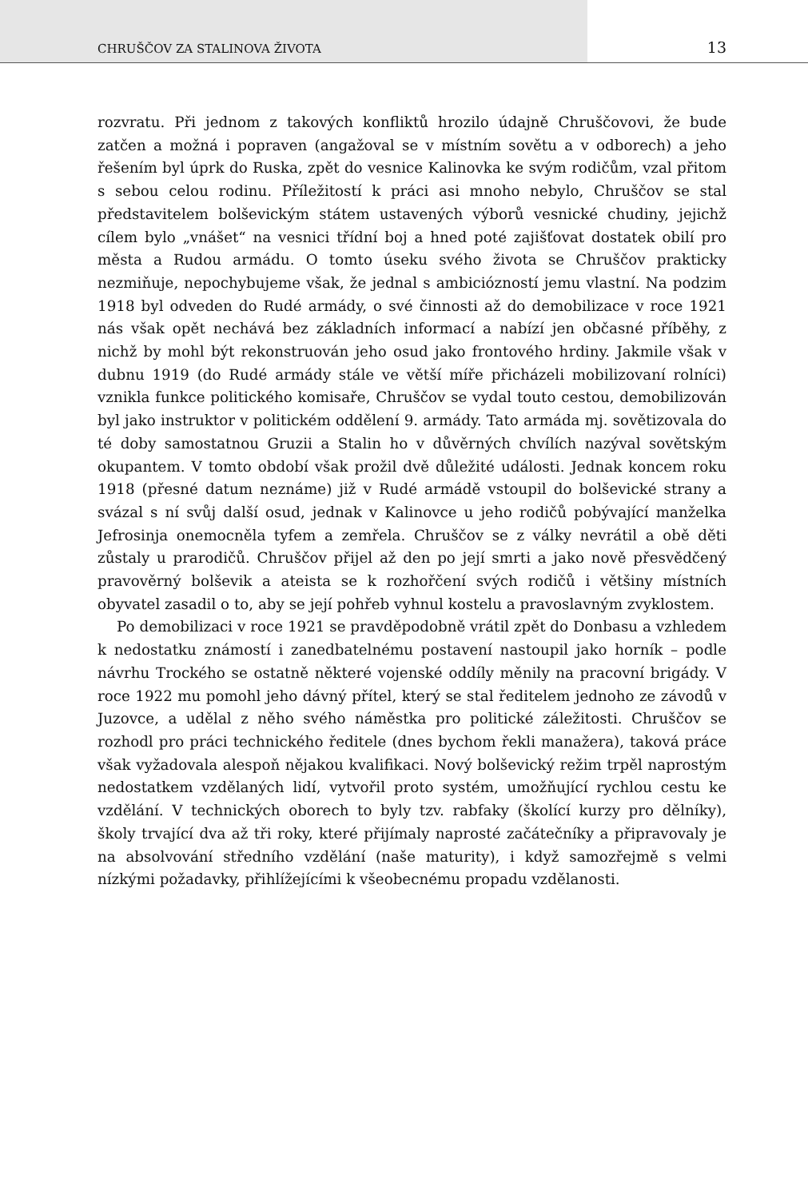CHRUŠČOV ZA STALINOVA ŽIVOTA 13
rozvratu. Při jednom z takových konfliktů hrozilo údajně Chruščovovi, že bude zatčen a možná i popraven (angažoval se v místním sovětu a v odborech) a jeho řešením byl úprk do Ruska, zpět do vesnice Kalinovka ke svým rodičům, vzal přitom s sebou celou rodinu. Příležitostí k práci asi mnoho nebylo, Chruščov se stal představitelem bolševickým státem ustavených výborů vesnické chudiny, jejichž cílem bylo „vnášet“ na vesnici třídní boj a hned poté zajišťovat dostatek obilí pro města a Rudou armádu. O tomto úseku svého života se Chruščov prakticky nezmiňuje, nepochybujeme však, že jednal s ambiciózností jemu vlastní. Na podzim 1918 byl odveden do Rudé armády, o své činnosti až do demobilizace v roce 1921 nás však opět nechává bez základních informací a nabízí jen občasné příběhy, z nichž by mohl být rekonstruován jeho osud jako frontového hrdiny. Jakmile však v dubnu 1919 (do Rudé armády stále ve větší míře přicházeli mobilizovaní rolníci) vznikla funkce politického komisaře, Chruščov se vydal touto cestou, demobilizován byl jako instruktor v politickém oddělení 9. armády. Tato armáda mj. sovětizovala do té doby samostatnou Gruzii a Stalin ho v důvěrných chvílích nazýval sovětským okupantem. V tomto období však prožil dvě důležité události. Jednak koncem roku 1918 (přesné datum neznáme) již v Rudé armádě vstoupil do bolševické strany a svázal s ní svůj další osud, jednak v Kalinovce u jeho rodičů pobývající manželka Jefrosinja onemocněla tyfem a zemřela. Chruščov se z války nevrátil a obě děti zůstaly u prarodičů. Chruščov přijel až den po její smrti a jako nově přesvědčený pravověrný bolševik a ateista se k rozhořčení svých rodičů i většiny místních obyvatel zasadil o to, aby se její pohřeb vyhnul kostelu a pravoslavným zvyklostem.
Po demobilizaci v roce 1921 se pravděpodobně vrátil zpět do Donbasu a vzhledem k nedostatku známostí i zanedbatelnému postavení nastoupil jako horník – podle návrhu Trockého se ostatně některé vojenské oddíly měnily na pracovní brigády. V roce 1922 mu pomohl jeho dávný přítel, který se stal ředitelem jednoho ze závodů v Juzovce, a udělal z něho svého náměstka pro politické záležitosti. Chruščov se rozhodl pro práci technického ředitele (dnes bychom řekli manažera), taková práce však vyžadovala alespoň nějakou kvalifikaci. Nový bolševický režim trpěl naprostým nedostatkem vzdělaných lidí, vytvořil proto systém, umožňující rychlou cestu ke vzdělání. V technických oborech to byly tzv. rabfaky (školící kurzy pro dělníky), školy trvající dva až tři roky, které přijímaly naprosté začátečníky a připravovaly je na absolvování středního vzdělání (naše maturity), i když samozřejmě s velmi nízkými požadavky, přihlížejícími k všeobecnému propadu vzdělanosti.